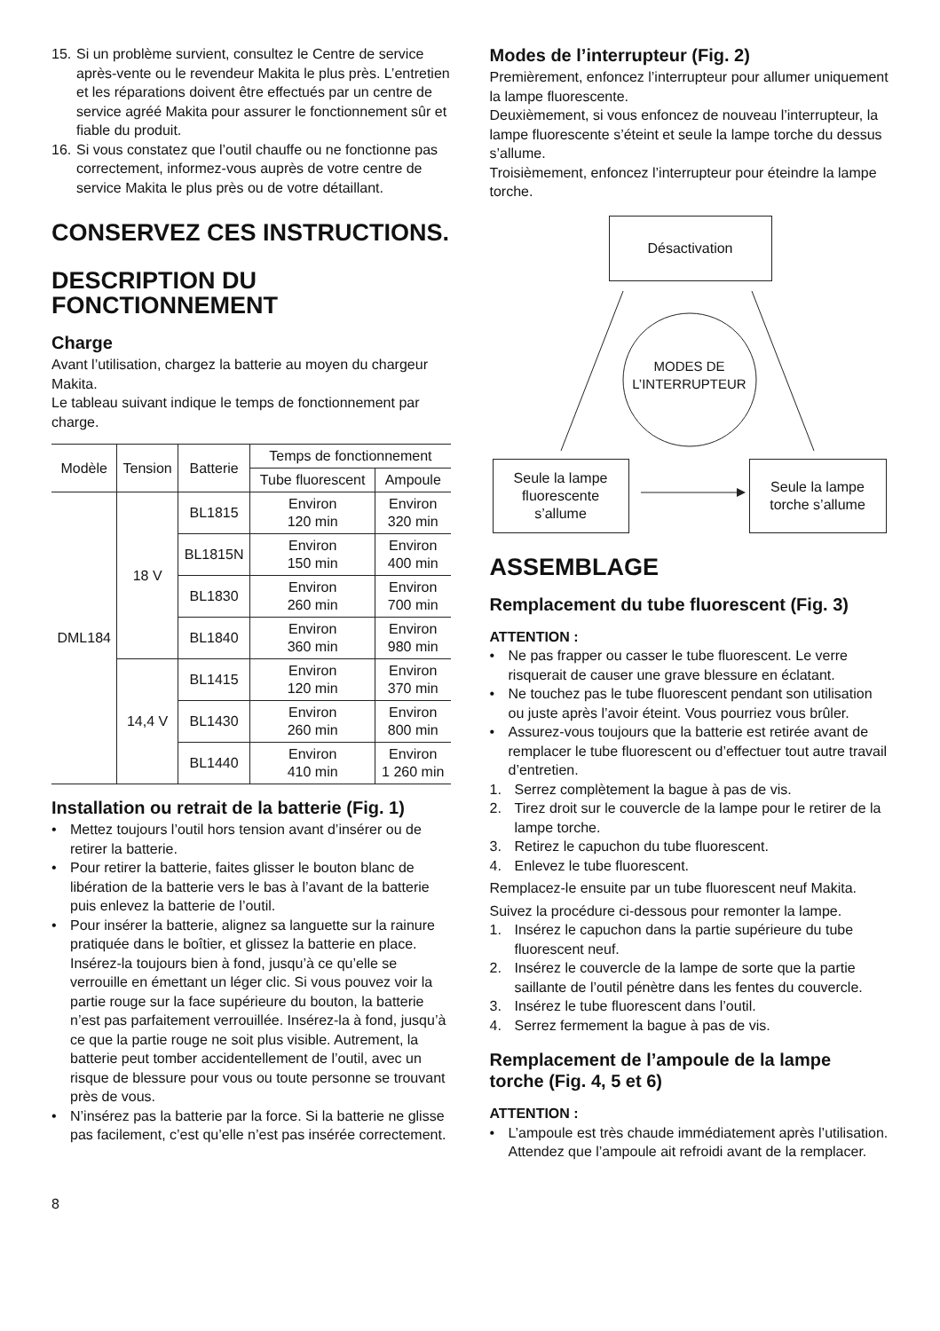15. Si un problème survient, consultez le Centre de service après-vente ou le revendeur Makita le plus près. L’entretien et les réparations doivent être effectués par un centre de service agréé Makita pour assurer le fonctionnement sûr et fiable du produit.
16. Si vous constatez que l’outil chauffe ou ne fonctionne pas correctement, informez-vous auprès de votre centre de service Makita le plus près ou de votre détaillant.
CONSERVEZ CES INSTRUCTIONS.
DESCRIPTION DU FONCTIONNEMENT
Charge
Avant l’utilisation, chargez la batterie au moyen du chargeur Makita.
Le tableau suivant indique le temps de fonctionnement par charge.
| Modèle | Tension | Batterie | Temps de fonctionnement | |
| --- | --- | --- | --- | --- |
| | | | Tube fluorescent | Ampoule |
| DML184 | 18 V | BL1815 | Environ 120 min | Environ 320 min |
| | | BL1815N | Environ 150 min | Environ 400 min |
| | | BL1830 | Environ 260 min | Environ 700 min |
| | | BL1840 | Environ 360 min | Environ 980 min |
| | 14,4 V | BL1415 | Environ 120 min | Environ 370 min |
| | | BL1430 | Environ 260 min | Environ 800 min |
| | | BL1440 | Environ 410 min | Environ 1 260 min |
Installation ou retrait de la batterie (Fig. 1)
• Mettez toujours l’outil hors tension avant d’insérer ou de retirer la batterie.
• Pour retirer la batterie, faites glisser le bouton blanc de libération de la batterie vers le bas à l’avant de la batterie puis enlevez la batterie de l’outil.
• Pour insérer la batterie, alignez sa languette sur la rainure pratiquée dans le boîtier, et glissez la batterie en place. Insérez-la toujours bien à fond, jusqu’à ce qu’elle se verrouille en émettant un léger clic. Si vous pouvez voir la partie rouge sur la face supérieure du bouton, la batterie n’est pas parfaitement verrouillée. Insérez-la à fond, jusqu’à ce que la partie rouge ne soit plus visible. Autrement, la batterie peut tomber accidentellement de l’outil, avec un risque de blessure pour vous ou toute personne se trouvant près de vous.
• N’insérez pas la batterie par la force. Si la batterie ne glisse pas facilement, c’est qu’elle n’est pas insérée correctement.
8
Modes de l’interrupteur (Fig. 2)
Premièrement, enfoncez l’interrupteur pour allumer uniquement la lampe fluorescente.
Deuxièmement, si vous enfoncez de nouveau l’interrupteur, la lampe fluorescente s’éteint et seule la lampe torche du dessus s’allume.
Troisièmement, enfoncez l’interrupteur pour éteindre la lampe torche.
Désactivation
MODES DE
L’INTERRUPTEUR
Seule la lampe
fluorescente
s’allume
Seule la lampe
torche s’allume
ASSEMBLAGE
Remplacement du tube fluorescent (Fig. 3)
ATTENTION :
• Ne pas frapper ou casser le tube fluorescent. Le verre risquerait de causer une grave blessure en éclatant.
• Ne touchez pas le tube fluorescent pendant son utilisation ou juste après l’avoir éteint. Vous pourriez vous brûler.
• Assurez-vous toujours que la batterie est retirée avant de remplacer le tube fluorescent ou d’effectuer tout autre travail d’entretien.
1. Serrez complètement la bague à pas de vis.
2. Tirez droit sur le couvercle de la lampe pour le retirer de la lampe torche.
3. Retirez le capuchon du tube fluorescent.
4. Enlevez le tube fluorescent.
Remplacez-le ensuite par un tube fluorescent neuf Makita.
Suivez la procédure ci-dessous pour remonter la lampe.
1. Insérez le capuchon dans la partie supérieure du tube fluorescent neuf.
2. Insérez le couvercle de la lampe de sorte que la partie saillante de l’outil pénètre dans les fentes du couvercle.
3. Insérez le tube fluorescent dans l’outil.
4. Serrez fermement la bague à pas de vis.
Remplacement de l’ampoule de la lampe torche (Fig. 4, 5 et 6)
ATTENTION :
• L’ampoule est très chaude immédiatement après l’utilisation. Attendez que l’ampoule ait refroidi avant de la remplacer.